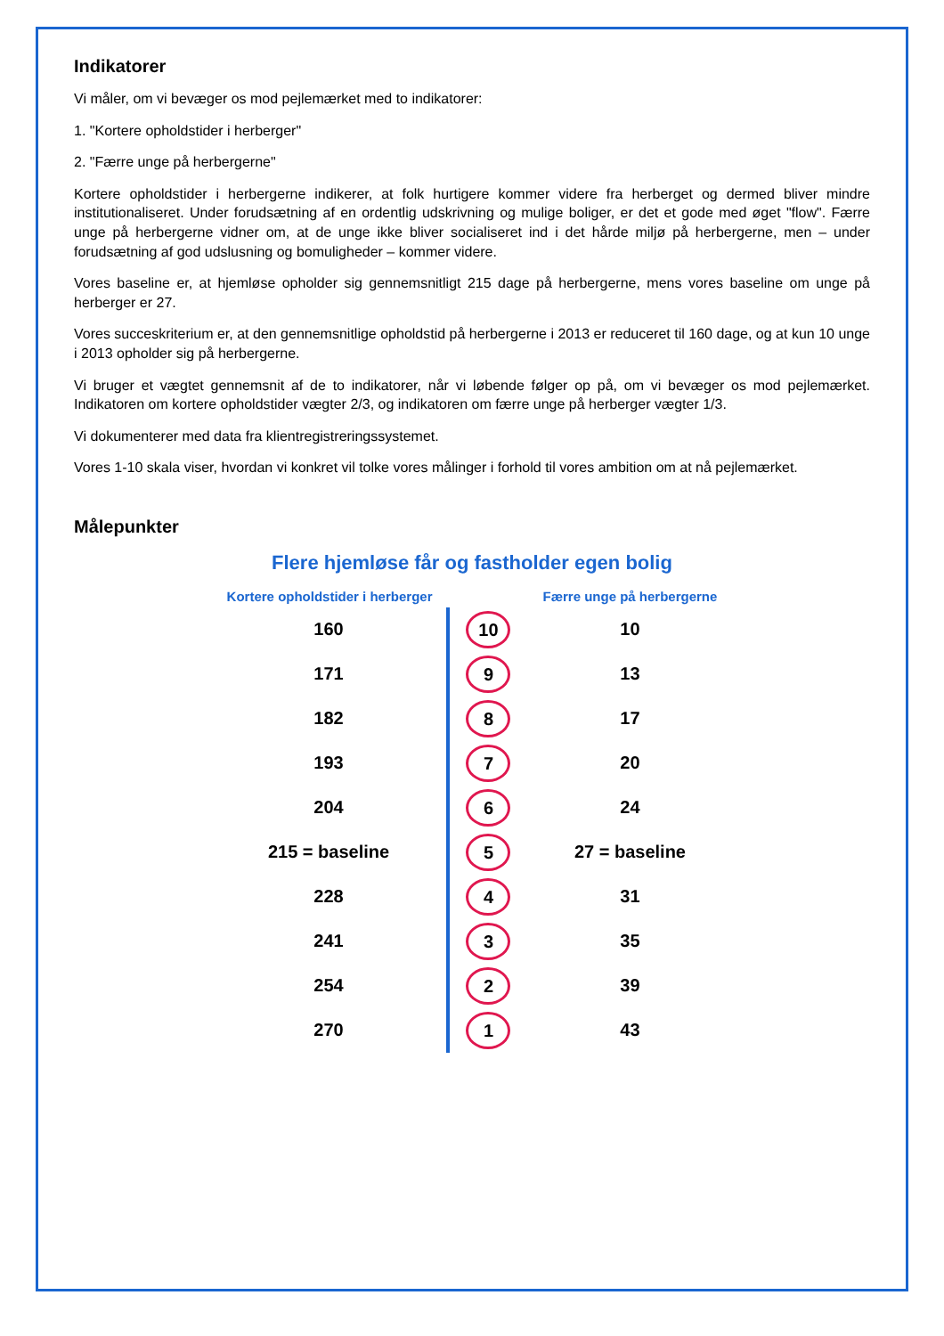Indikatorer
Vi måler, om vi bevæger os mod pejlemærket med to indikatorer:
1. "Kortere opholdstider i herberger"
2. "Færre unge på herbergerne"
Kortere opholdstider i herbergerne indikerer, at folk hurtigere kommer videre fra herberget og dermed bliver mindre institutionaliseret. Under forudsætning af en ordentlig udskrivning og mulige boliger, er det et gode med øget "flow". Færre unge på herbergerne vidner om, at de unge ikke bliver socialiseret ind i det hårde miljø på herbergerne, men – under forudsætning af god udslusning og bomuligheder – kommer videre.
Vores baseline er, at hjemløse opholder sig gennemsnitligt 215 dage på herbergerne, mens vores baseline om unge på herberger er 27.
Vores succeskriterium er, at den gennemsnitlige opholdstid på herbergerne i 2013 er reduceret til 160 dage, og at kun 10 unge i 2013 opholder sig på herbergerne.
Vi bruger et vægtet gennemsnit af de to indikatorer, når vi løbende følger op på, om vi bevæger os mod pejlemærket. Indikatoren om kortere opholdstider vægter 2/3, og indikatoren om færre unge på herberger vægter 1/3.
Vi dokumenterer med data fra klientregistreringssystemet.
Vores 1-10 skala viser, hvordan vi konkret vil tolke vores målinger i forhold til vores ambition om at nå pejlemærket.
Målepunkter
Flere hjemløse får og fastholder egen bolig
| Kortere opholdstider i herberger | | Færre unge på herbergerne |
| 160 | 10 | 10 |
| 171 | 9 | 13 |
| 182 | 8 | 17 |
| 193 | 7 | 20 |
| 204 | 6 | 24 |
| 215 = baseline | 5 | 27 = baseline |
| 228 | 4 | 31 |
| 241 | 3 | 35 |
| 254 | 2 | 39 |
| 270 | 1 | 43 |